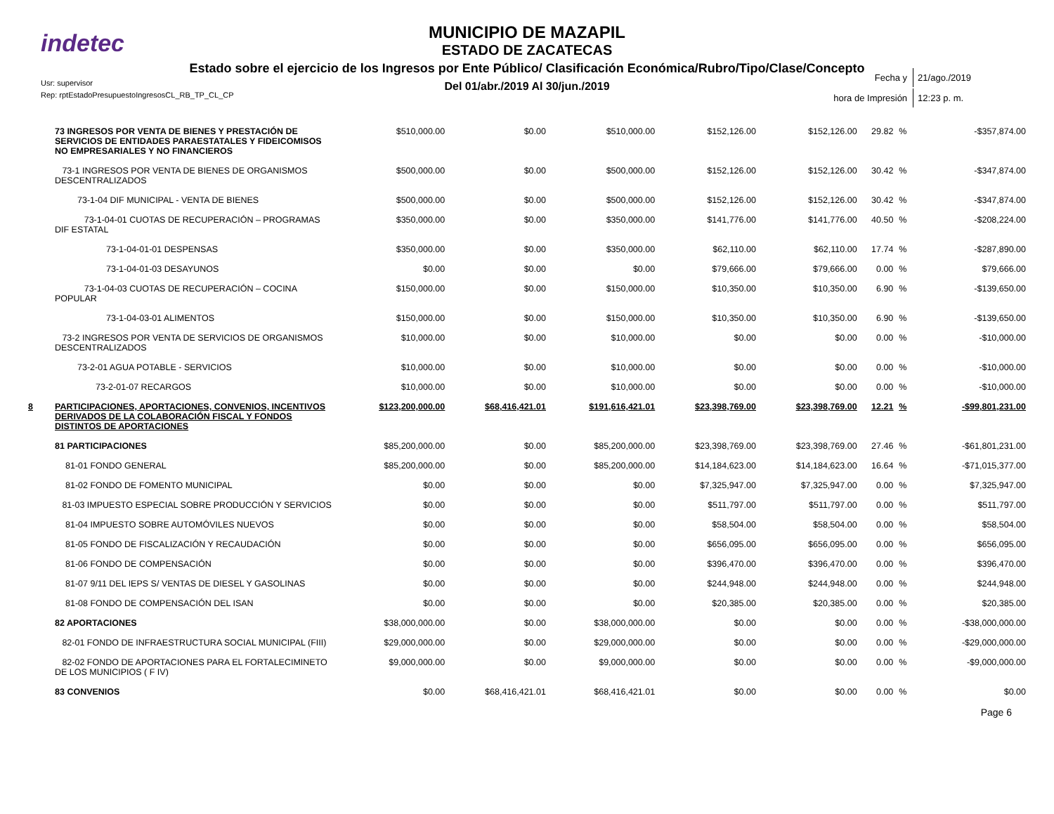indetec
MUNICIPIO DE MAZAPIL
ESTADO DE ZACATECAS
Estado sobre el ejercicio de los Ingresos por Ente Público/ Clasificación Económica/Rubro/Tipo/Clase/Concepto
Del 01/abr./2019 Al 30/jun./2019
Usr: supervisor
Rep: rptEstadoPresupuestoIngresosCL_RB_TP_CL_CP
| Fecha y | 21/ago./2019 |
| hora de Impresión | 12:23 p. m. |
| | 73 INGRESOS POR VENTA DE BIENES Y PRESTACIÓN DE SERVICIOS DE ENTIDADES PARAESTATALES Y FIDEICOMISOS NO EMPRESARIALES Y NO FINANCIEROS | $510,000.00 | $0.00 | $510,000.00 | $152,126.00 | $152,126.00 | 29.82 | % | -$357,874.00 |
| | 73-1 INGRESOS POR VENTA DE BIENES DE ORGANISMOS DESCENTRALIZADOS | $500,000.00 | $0.00 | $500,000.00 | $152,126.00 | $152,126.00 | 30.42 | % | -$347,874.00 |
| | 73-1-04 DIF MUNICIPAL - VENTA DE BIENES | $500,000.00 | $0.00 | $500,000.00 | $152,126.00 | $152,126.00 | 30.42 | % | -$347,874.00 |
| | 73-1-04-01 CUOTAS DE RECUPERACIÓN – PROGRAMAS DIF ESTATAL | $350,000.00 | $0.00 | $350,000.00 | $141,776.00 | $141,776.00 | 40.50 | % | -$208,224.00 |
| | 73-1-04-01-01 DESPENSAS | $350,000.00 | $0.00 | $350,000.00 | $62,110.00 | $62,110.00 | 17.74 | % | -$287,890.00 |
| | 73-1-04-01-03 DESAYUNOS | $0.00 | $0.00 | $0.00 | $79,666.00 | $79,666.00 | 0.00 | % | $79,666.00 |
| | 73-1-04-03 CUOTAS DE RECUPERACIÓN – COCINA POPULAR | $150,000.00 | $0.00 | $150,000.00 | $10,350.00 | $10,350.00 | 6.90 | % | -$139,650.00 |
| | 73-1-04-03-01 ALIMENTOS | $150,000.00 | $0.00 | $150,000.00 | $10,350.00 | $10,350.00 | 6.90 | % | -$139,650.00 |
| | 73-2 INGRESOS POR VENTA DE SERVICIOS DE ORGANISMOS DESCENTRALIZADOS | $10,000.00 | $0.00 | $10,000.00 | $0.00 | $0.00 | 0.00 | % | -$10,000.00 |
| | 73-2-01 AGUA POTABLE - SERVICIOS | $10,000.00 | $0.00 | $10,000.00 | $0.00 | $0.00 | 0.00 | % | -$10,000.00 |
| | 73-2-01-07 RECARGOS | $10,000.00 | $0.00 | $10,000.00 | $0.00 | $0.00 | 0.00 | % | -$10,000.00 |
| 8 | PARTICIPACIONES, APORTACIONES, CONVENIOS, INCENTIVOS DERIVADOS DE LA COLABORACIÓN FISCAL Y FONDOS DISTINTOS DE APORTACIONES | $123,200,000.00 | $68,416,421.01 | $191,616,421.01 | $23,398,769.00 | $23,398,769.00 | 12.21 | % | -$99,801,231.00 |
| | 81 PARTICIPACIONES | $85,200,000.00 | $0.00 | $85,200,000.00 | $23,398,769.00 | $23,398,769.00 | 27.46 | % | -$61,801,231.00 |
| | 81-01 FONDO GENERAL | $85,200,000.00 | $0.00 | $85,200,000.00 | $14,184,623.00 | $14,184,623.00 | 16.64 | % | -$71,015,377.00 |
| | 81-02 FONDO DE FOMENTO MUNICIPAL | $0.00 | $0.00 | $0.00 | $7,325,947.00 | $7,325,947.00 | 0.00 | % | $7,325,947.00 |
| | 81-03 IMPUESTO ESPECIAL SOBRE PRODUCCIÓN Y SERVICIOS | $0.00 | $0.00 | $0.00 | $511,797.00 | $511,797.00 | 0.00 | % | $511,797.00 |
| | 81-04 IMPUESTO SOBRE AUTOMÓVILES NUEVOS | $0.00 | $0.00 | $0.00 | $58,504.00 | $58,504.00 | 0.00 | % | $58,504.00 |
| | 81-05 FONDO DE FISCALIZACIÓN Y RECAUDACIÓN | $0.00 | $0.00 | $0.00 | $656,095.00 | $656,095.00 | 0.00 | % | $656,095.00 |
| | 81-06 FONDO DE COMPENSACIÓN | $0.00 | $0.00 | $0.00 | $396,470.00 | $396,470.00 | 0.00 | % | $396,470.00 |
| | 81-07 9/11 DEL IEPS S/ VENTAS DE DIESEL Y GASOLINAS | $0.00 | $0.00 | $0.00 | $244,948.00 | $244,948.00 | 0.00 | % | $244,948.00 |
| | 81-08 FONDO DE COMPENSACIÓN DEL ISAN | $0.00 | $0.00 | $0.00 | $20,385.00 | $20,385.00 | 0.00 | % | $20,385.00 |
| | 82 APORTACIONES | $38,000,000.00 | $0.00 | $38,000,000.00 | $0.00 | $0.00 | 0.00 | % | -$38,000,000.00 |
| | 82-01 FONDO DE INFRAESTRUCTURA SOCIAL MUNICIPAL (FIII) | $29,000,000.00 | $0.00 | $29,000,000.00 | $0.00 | $0.00 | 0.00 | % | -$29,000,000.00 |
| | 82-02 FONDO DE APORTACIONES PARA EL FORTALECIMINETO DE LOS MUNICIPIOS ( F IV) | $9,000,000.00 | $0.00 | $9,000,000.00 | $0.00 | $0.00 | 0.00 | % | -$9,000,000.00 |
| | 83 CONVENIOS | $0.00 | $68,416,421.01 | $68,416,421.01 | $0.00 | $0.00 | 0.00 | % | $0.00 |
Page 6